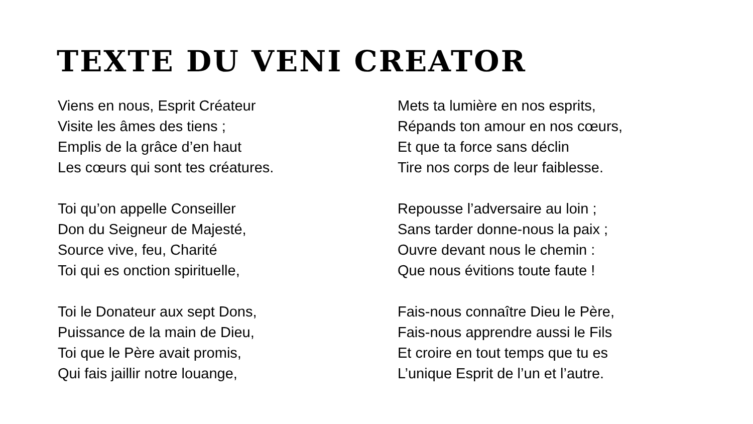TEXTE DU VENI CREATOR
Viens en nous, Esprit Créateur
Visite les âmes des tiens ;
Emplis de la grâce d’en haut
Les cœurs qui sont tes créatures.
Toi qu’on appelle Conseiller
Don du Seigneur de Majesté,
Source vive, feu, Charité
Toi qui es onction spirituelle,
Toi le Donateur aux sept Dons,
Puissance de la main de Dieu,
Toi que le Père avait promis,
Qui fais jaillir notre louange,
Mets ta lumière en nos esprits,
Répands ton amour en nos cœurs,
Et que ta force sans déclin
Tire nos corps de leur faiblesse.
Repousse l’adversaire au loin ;
Sans tarder donne-nous la paix ;
Ouvre devant nous le chemin :
Que nous évitions toute faute !
Fais-nous connaître Dieu le Père,
Fais-nous apprendre aussi le Fils
Et croire en tout temps que tu es
L’unique Esprit de l’un et l’autre.